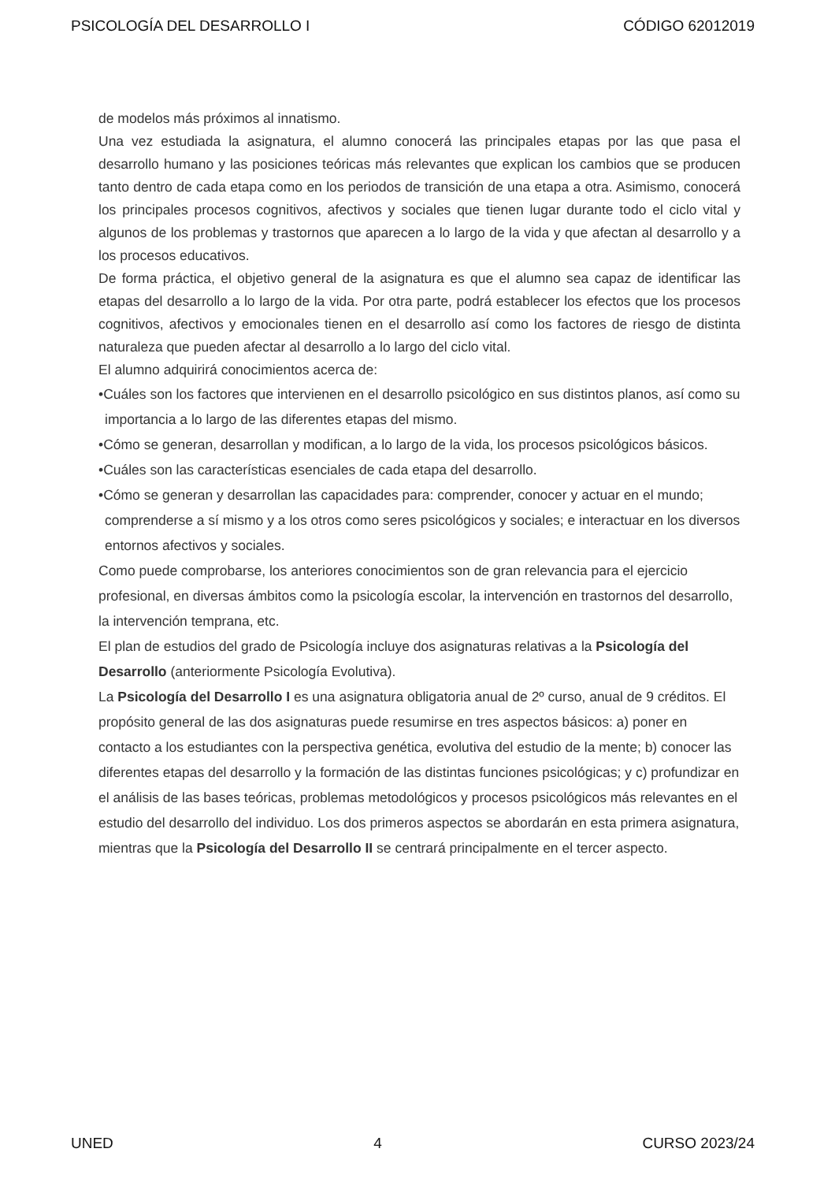PSICOLOGÍA DEL DESARROLLO I CÓDIGO 62012019
de modelos más próximos al innatismo.
Una vez estudiada la asignatura, el alumno conocerá las principales etapas por las que pasa el desarrollo humano y las posiciones teóricas más relevantes que explican los cambios que se producen tanto dentro de cada etapa como en los periodos de transición de una etapa a otra. Asimismo, conocerá los principales procesos cognitivos, afectivos y sociales que tienen lugar durante todo el ciclo vital y algunos de los problemas y trastornos que aparecen a lo largo de la vida y que afectan al desarrollo y a los procesos educativos.
De forma práctica, el objetivo general de la asignatura es que el alumno sea capaz de identificar las etapas del desarrollo a lo largo de la vida. Por otra parte, podrá establecer los efectos que los procesos cognitivos, afectivos y emocionales tienen en el desarrollo así como los factores de riesgo de distinta naturaleza que pueden afectar al desarrollo a lo largo del ciclo vital.
El alumno adquirirá conocimientos acerca de:
•Cuáles son los factores que intervienen en el desarrollo psicológico en sus distintos planos, así como su importancia a lo largo de las diferentes etapas del mismo.
•Cómo se generan, desarrollan y modifican, a lo largo de la vida, los procesos psicológicos básicos.
•Cuáles son las características esenciales de cada etapa del desarrollo.
•Cómo se generan y desarrollan las capacidades para: comprender, conocer y actuar en el mundo; comprenderse a sí mismo y a los otros como seres psicológicos y sociales; e interactuar en los diversos entornos afectivos y sociales.
Como puede comprobarse, los anteriores conocimientos son de gran relevancia para el ejercicio profesional, en diversas ámbitos como la psicología escolar, la intervención en trastornos del desarrollo, la intervención temprana, etc.
El plan de estudios del grado de Psicología incluye dos asignaturas relativas a la Psicología del Desarrollo (anteriormente Psicología Evolutiva).
La Psicología del Desarrollo I es una asignatura obligatoria anual de 2º curso, anual de 9 créditos. El propósito general de las dos asignaturas puede resumirse en tres aspectos básicos: a) poner en contacto a los estudiantes con la perspectiva genética, evolutiva del estudio de la mente; b) conocer las diferentes etapas del desarrollo y la formación de las distintas funciones psicológicas; y c) profundizar en el análisis de las bases teóricas, problemas metodológicos y procesos psicológicos más relevantes en el estudio del desarrollo del individuo. Los dos primeros aspectos se abordarán en esta primera asignatura, mientras que la Psicología del Desarrollo II se centrará principalmente en el tercer aspecto.
UNED 4 CURSO 2023/24